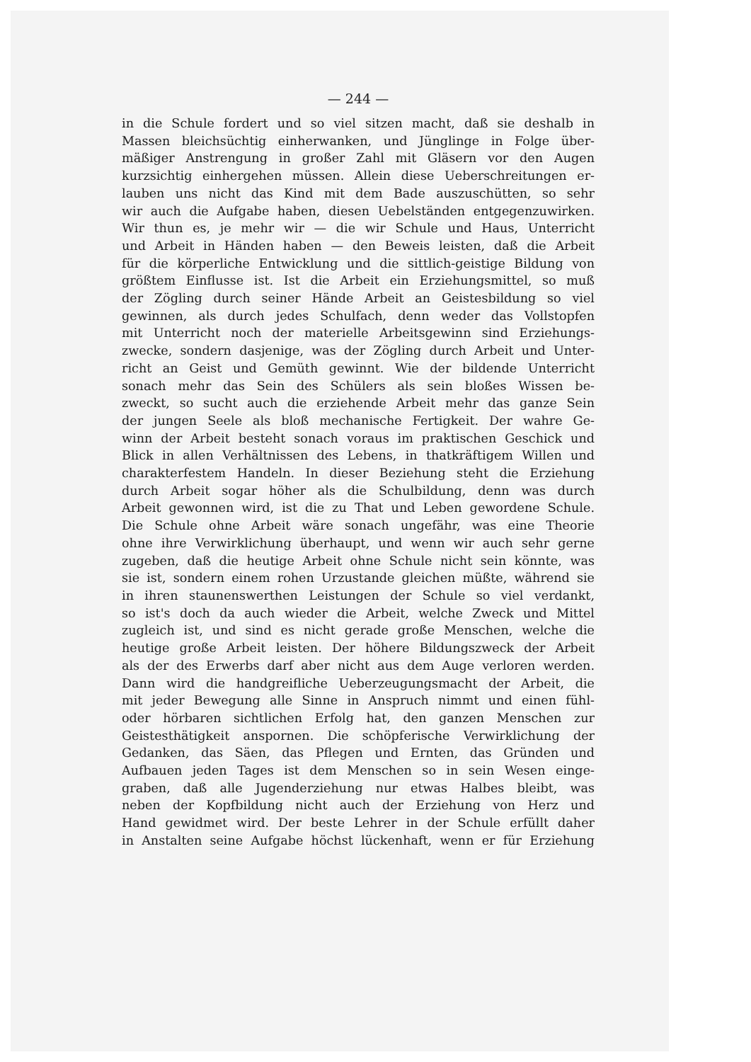— 244 —
in die Schule fordert und so viel sitzen macht, daß sie deshalb in
Massen bleichsüchtig einherwanken, und Jünglinge in Folge über-
mäßiger Anstrengung in großer Zahl mit Gläsern vor den Augen
kurzsichtig einhergehen müssen. Allein diese Ueberschreitungen er-
lauben uns nicht das Kind mit dem Bade auszuschütten, so sehr
wir auch die Aufgabe haben, diesen Uebelständen entgegenzuwirken.
Wir thun es, je mehr wir — die wir Schule und Haus, Unterricht
und Arbeit in Händen haben — den Beweis leisten, daß die Arbeit
für die körperliche Entwicklung und die sittlich-geistige Bildung von
größtem Einflusse ist. Ist die Arbeit ein Erziehungsmittel, so muß
der Zögling durch seiner Hände Arbeit an Geistesbildung so viel
gewinnen, als durch jedes Schulfach, denn weder das Vollstopfen
mit Unterricht noch der materielle Arbeitsgewinn sind Erziehungs-
zwecke, sondern dasjenige, was der Zögling durch Arbeit und Unter-
richt an Geist und Gemüth gewinnt. Wie der bildende Unterricht
sonach mehr das Sein des Schülers als sein bloßes Wissen be-
zweckt, so sucht auch die erziehende Arbeit mehr das ganze Sein
der jungen Seele als bloß mechanische Fertigkeit. Der wahre Ge-
winn der Arbeit besteht sonach voraus im praktischen Geschick und
Blick in allen Verhältnissen des Lebens, in thatkräftigem Willen und
charakterfestem Handeln. In dieser Beziehung steht die Erziehung
durch Arbeit sogar höher als die Schulbildung, denn was durch
Arbeit gewonnen wird, ist die zu That und Leben gewordene Schule.
Die Schule ohne Arbeit wäre sonach ungefähr, was eine Theorie
ohne ihre Verwirklichung überhaupt, und wenn wir auch sehr gerne
zugeben, daß die heutige Arbeit ohne Schule nicht sein könnte, was
sie ist, sondern einem rohen Urzustande gleichen müßte, während sie
in ihren staunenswerthen Leistungen der Schule so viel verdankt,
so ist's doch da auch wieder die Arbeit, welche Zweck und Mittel
zugleich ist, und sind es nicht gerade große Menschen, welche die
heutige große Arbeit leisten. Der höhere Bildungszweck der Arbeit
als der des Erwerbs darf aber nicht aus dem Auge verloren werden.
Dann wird die handgreifliche Ueberzeugungsmacht der Arbeit, die
mit jeder Bewegung alle Sinne in Anspruch nimmt und einen fühl-
oder hörbaren sichtlichen Erfolg hat, den ganzen Menschen zur
Geistesthätigkeit anspornen. Die schöpferische Verwirklichung der
Gedanken, das Säen, das Pflegen und Ernten, das Gründen und
Aufbauen jeden Tages ist dem Menschen so in sein Wesen einge-
graben, daß alle Jugenderziehung nur etwas Halbes bleibt, was
neben der Kopfbildung nicht auch der Erziehung von Herz und
Hand gewidmet wird. Der beste Lehrer in der Schule erfüllt daher
in Anstalten seine Aufgabe höchst lückenhaft, wenn er für Erziehung